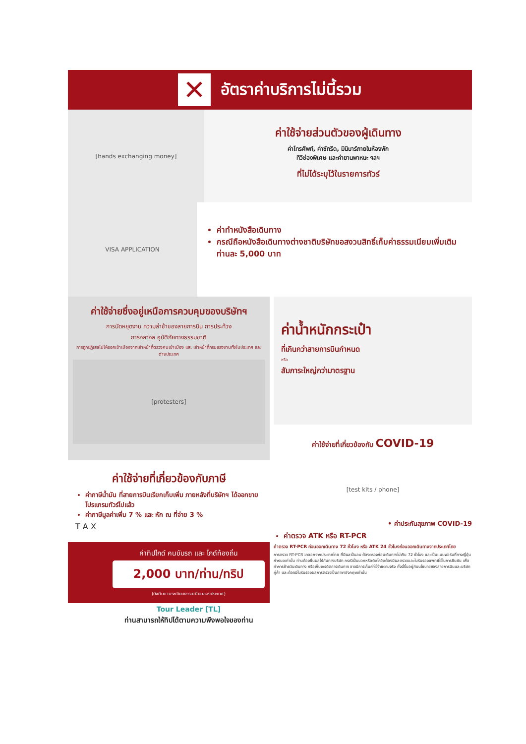✕ อัตราค่าบริการไม่นี้รวม
[hands exchanging money]
ค่าใช้จ่ายส่วนตัวของผู้เดินทาง
ค่าโทรศัพท์, ค่าซักรีด, มินิบาร์ภายในห้องพัก
ทีวีช่องพิเศษ และค่ายานพาหนะ ฯลฯ
ที่ไม่ได้ระบุไว้ในรายการทัวร์
VISA APPLICATION
ค่าทำหนังสือเดินทาง
กรณีถือหนังสือเดินทางต่างชาติบริษัทขอสงวนสิทธิ์เก็บค่าธรรมเนียมเพิ่มเติมท่านละ 5,000 บาท
ค่าใช้จ่ายซึ่งอยู่เหนือการควบคุมของบริษัทฯ
การนัดหยุดงาน ความล่าช้าของสายการบิน การประท้วง
การจลาจล อุบัติภัยทางธรรมชาติ
การถูกปฏิเสธไม่ให้ออกเข้าเมืองจากเจ้าหน้าที่ตรวจคนเข้าเมือง และ เจ้าหน้าที่กรมแรงงานทั้งในประเทศ และ ต่างประเทศ
[protesters]
ค่าใช้จ่ายที่เกี่ยวข้องกับภาษี
ค่าภาษีน้ำมัน ที่สายการบินเรียกเก็บเพิ่ม ภายหลังที่บริษัทฯ ได้ออกขายโปรแกรมทัวร์ไปแล้ว
ค่าภาษีมูลค่าเพิ่ม 7 % และ หัก ณ ที่จ่าย 3 %
T A X
ค่าทิปไกด์ คนขับรถ และ ไกด์ท้องถิ่น
2,000 บาท/ท่าน/ทริป
(บังคับตามระเบียบธรรมเนียมของประเทศ)
Tour Leader [TL]
ท่านสามารถให้ทิปได้ตามความพึงพอใจของท่าน
ค่าน้ำหนักกระเป๋า
ที่เกินกว่าสายการบินกำหนด
หรือ
สัมภาระใหญ่กว่ามาตรฐาน
ค่าใช้จ่ายที่เกี่ยวข้องกับ COVID-19
[test kits / phone]
• ค่าประกันสุขภาพ COVID-19
ค่าตรวจ ATK หรือ RT-PCR
ค่าตรวจ RT-PCR ก่อนออกเดินทาง 72 ชั่วโมง หรือ ATK 24 ชั่วโมงก่อนออกเดินทางจากประเทศไทย
การตรวจ RT-PCR ขาออกจากประเทศไทย ที่มีผลเป็นลบ ต้องตรวจก่อนเดินทางไม่เกิน 72 ชั่วโมง และเป็นแบบฟอร์มที่ทางญี่ปุ่นกำหนดเท่านั้น ท่านต้องยื่นผลให้กับทางบริษัท กรณีเป็นบวกหรือติดโควิดต้องมีผลตรวจและใบรับรองแพทย์ใช้ในการยืนยัน เพื่อทำการย้ายวันเดินทาง หรือเก็บเครดิตการเดินทาง อาจมีการเก็บค่าใช้จ่ายตามจริง ทั้งนี้ขึ้นอยู่กับนโยบายของสายการบินและบริษัทคู่ค้า และต้องมีใบรับรองผลการตรวจเป็นภาษาอังกฤษเท่านั้น